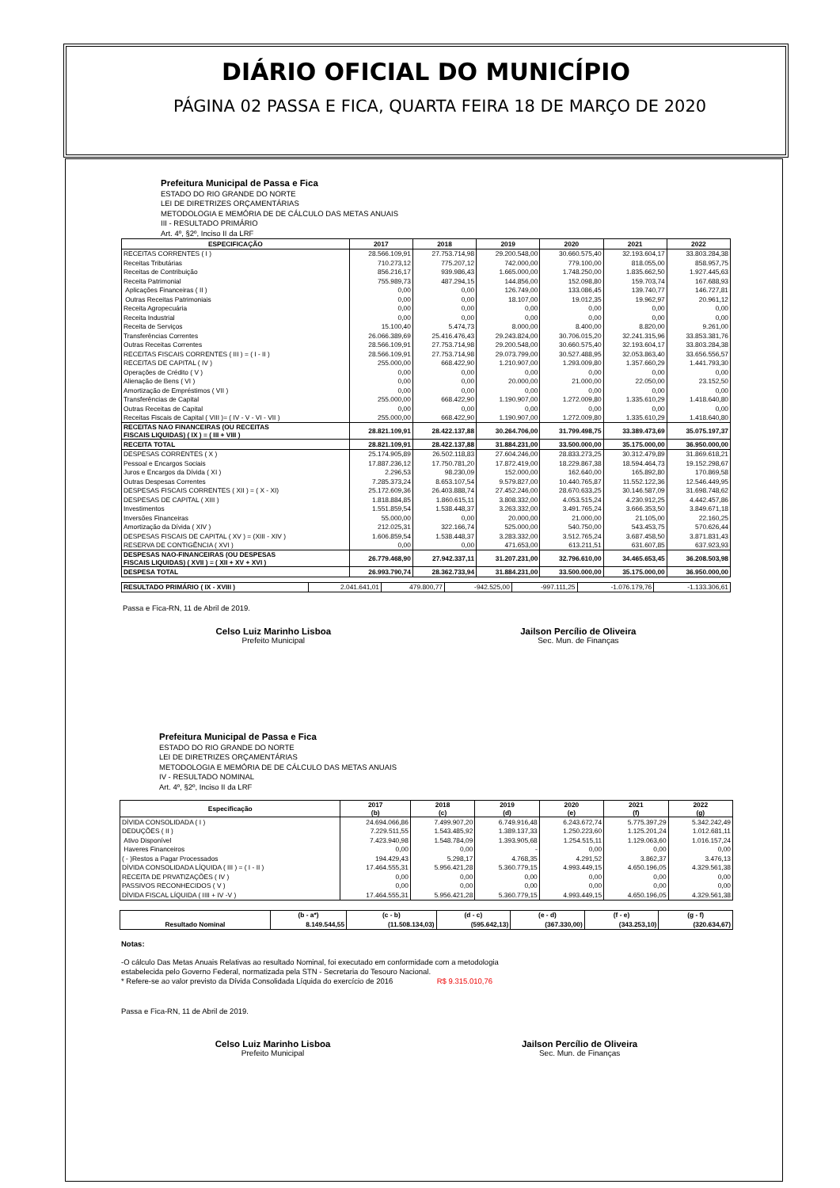DIÁRIO OFICIAL DO MUNICÍPIO
PÁGINA 02 PASSA E FICA, QUARTA FEIRA 18 DE MARÇO DE 2020
Prefeitura Municipal de Passa e Fica
ESTADO DO RIO GRANDE DO NORTE
LEI DE DIRETRIZES ORÇAMENTÁRIAS
METODOLOGIA E MEMÓRIA DE DE CÁLCULO DAS METAS ANUAIS
III - RESULTADO PRIMÁRIO
Art. 4º, §2º, Inciso II da LRF
| ESPECIFICAÇÃO | 2017 | 2018 | 2019 | 2020 | 2021 | 2022 |
| --- | --- | --- | --- | --- | --- | --- |
| RECEITAS CORRENTES ( I ) | 28.566.109,91 | 27.753.714,98 | 29.200.548,00 | 30.660.575,40 | 32.193.604,17 | 33.803.284,38 |
| Receitas Tributárias | 710.273,12 | 775.207,12 | 742.000,00 | 779.100,00 | 818.055,00 | 858.957,75 |
| Receitas de Contribuição | 856.216,17 | 939.986,43 | 1.665.000,00 | 1.748.250,00 | 1.835.662,50 | 1.927.445,63 |
| Receita Patrimonial | 755.989,73 | 487.294,15 | 144.856,00 | 152.098,80 | 159.703,74 | 167.688,93 |
| Aplicações Financeiras ( II ) | 0,00 | 0,00 | 126.749,00 | 133.086,45 | 139.740,77 | 146.727,81 |
| Outras Receitas Patrimoniais | 0,00 | 0,00 | 18.107,00 | 19.012,35 | 19.962,97 | 20.961,12 |
| Receita Agropecuária | 0,00 | 0,00 | 0,00 | 0,00 | 0,00 | 0,00 |
| Receita Industrial | 0,00 | 0,00 | 0,00 | 0,00 | 0,00 | 0,00 |
| Receita de Serviços | 15.100,40 | 5.474,73 | 8.000,00 | 8.400,00 | 8.820,00 | 9.261,00 |
| Transferências Correntes | 26.066.389,69 | 25.416.476,43 | 29.243.824,00 | 30.706.015,20 | 32.241.315,96 | 33.853.381,76 |
| Outras Receitas Correntes | 28.566.109,91 | 27.753.714,98 | 29.200.548,00 | 30.660.575,40 | 32.193.604,17 | 33.803.284,38 |
| RECEITAS FISCAIS CORRENTES ( III ) = ( I - II ) | 28.566.109,91 | 27.753.714,98 | 29.073.799,00 | 30.527.488,95 | 32.053.863,40 | 33.656.556,57 |
| RECEITAS DE CAPITAL ( IV ) | 255.000,00 | 668.422,90 | 1.210.907,00 | 1.293.009,80 | 1.357.660,29 | 1.441.793,30 |
| Operações de Crédito ( V ) | 0,00 | 0,00 | 0,00 | 0,00 | 0,00 | 0,00 |
| Alienação de Bens ( VI ) | 0,00 | 0,00 | 20.000,00 | 21.000,00 | 22.050,00 | 23.152,50 |
| Amortização de Empréstimos ( VII ) | 0,00 | 0,00 | 0,00 | 0,00 | 0,00 | 0,00 |
| Transferências de Capital | 255.000,00 | 668.422,90 | 1.190.907,00 | 1.272.009,80 | 1.335.610,29 | 1.418.640,80 |
| Outras Receitas de Capital | 0,00 | 0,00 | 0,00 | 0,00 | 0,00 | 0,00 |
| Receitas Fiscais de Capital ( VIII )= ( IV - V - VI - VII ) | 255.000,00 | 668.422,90 | 1.190.907,00 | 1.272.009,80 | 1.335.610,29 | 1.418.640,80 |
| RECEITAS NAO FINANCEIRAS (OU RECEITAS FISCAIS LIQUIDAS) ( IX ) = ( III + VIII ) | 28.821.109,91 | 28.422.137,88 | 30.264.706,00 | 31.799.498,75 | 33.389.473,69 | 35.075.197,37 |
| RECEITA TOTAL | 28.821.109,91 | 28.422.137,88 | 31.884.231,00 | 33.500.000,00 | 35.175.000,00 | 36.950.000,00 |
| DESPESAS CORRENTES ( X ) | 25.174.905,89 | 26.502.118,83 | 27.604.246,00 | 28.833.273,25 | 30.312.479,89 | 31.869.618,21 |
| Pessoal e Encargos Sociais | 17.887.236,12 | 17.750.781,20 | 17.872.419,00 | 18.229.867,38 | 18.594.464,73 | 19.152.298,67 |
| Juros e Encargos da Dívida ( XI ) | 2.296,53 | 98.230,09 | 152.000,00 | 162.640,00 | 165.892,80 | 170.869,58 |
| Outras Despesas Correntes | 7.285.373,24 | 8.653.107,54 | 9.579.827,00 | 10.440.765,87 | 11.552.122,36 | 12.546.449,95 |
| DESPESAS FISCAIS CORRENTES ( XII ) = ( X - XI) | 25.172.609,36 | 26.403.888,74 | 27.452.246,00 | 28.670.633,25 | 30.146.587,09 | 31.698.748,62 |
| DESPESAS DE CAPITAL ( XIII ) | 1.818.884,85 | 1.860.615,11 | 3.808.332,00 | 4.053.515,24 | 4.230.912,25 | 4.442.457,86 |
| Investimentos | 1.551.859,54 | 1.538.448,37 | 3.263.332,00 | 3.491.765,24 | 3.666.353,50 | 3.849.671,18 |
| Inversões Financeiras | 55.000,00 | 0,00 | 20.000,00 | 21.000,00 | 21.105,00 | 22.160,25 |
| Amortização da Dívida ( XIV ) | 212.025,31 | 322.166,74 | 525.000,00 | 540.750,00 | 543.453,75 | 570.626,44 |
| DESPESAS FISCAIS DE CAPITAL ( XV ) = (XIII - XIV ) | 1.606.859,54 | 1.538.448,37 | 3.283.332,00 | 3.512.765,24 | 3.687.458,50 | 3.871.831,43 |
| RESERVA DE CONTIGÊNCIA ( XVI ) | 0,00 | 0,00 | 471.653,00 | 613.211,51 | 631.607,85 | 637.923,93 |
| DESPESAS NAO-FINANCEIRAS (OU DESPESAS FISCAIS LIQUIDAS) ( XVII ) = ( XII + XV + XVI ) | 26.779.468,90 | 27.942.337,11 | 31.207.231,00 | 32.796.610,00 | 34.465.653,45 | 36.208.503,98 |
| DESPESA TOTAL | 26.993.790,74 | 28.362.733,94 | 31.884.231,00 | 33.500.000,00 | 35.175.000,00 | 36.950.000,00 |
| RESULTADO PRIMÁRIO ( IX - XVIII ) | 2.041.641,01 | 479.800,77 | -942.525,00 | -997.111,25 | -1.076.179,76 | -1.133.306,61 |
Passa e Fica-RN, 11 de Abril de 2019.
Celso Luiz Marinho Lisboa
Prefeito Municipal
Jailson Percílio de Oliveira
Sec. Mun. de Finanças
Prefeitura Municipal de Passa e Fica
ESTADO DO RIO GRANDE DO NORTE
LEI DE DIRETRIZES ORÇAMENTÁRIAS
METODOLOGIA E MEMÓRIA DE DE CÁLCULO DAS METAS ANUAIS
IV - RESULTADO NOMINAL
Art. 4º, §2º, Inciso II da LRF
| Especificação | 2017 (b) | 2018 (c) | 2019 (d) | 2020 (e) | 2021 (f) | 2022 (g) |
| --- | --- | --- | --- | --- | --- | --- |
| DÍVIDA CONSOLIDADA ( I ) | 24.694.066,86 | 7.499.907,20 | 6.749.916,48 | 6.243.672,74 | 5.775.397,29 | 5.342.242,49 |
| DEDUÇÕES ( II ) | 7.229.511,55 | 1.543.485,92 | 1.389.137,33 | 1.250.223,60 | 1.125.201,24 | 1.012.681,11 |
| Ativo Disponível | 7.423.940,98 | 1.548.784,09 | 1.393.905,68 | 1.254.515,11 | 1.129.063,60 | 1.016.157,24 |
| Haveres Financeiros | 0,00 | 0,00 | - | 0,00 | 0,00 | 0,00 |
| ( - )Restos a Pagar Processados | 194.429,43 | 5.298,17 | 4.768,35 | 4.291,52 | 3.862,37 | 3.476,13 |
| DÍVIDA CONSOLIDADA LÍQUIDA ( III ) = ( I - II ) | 17.464.555,31 | 5.956.421,28 | 5.360.779,15 | 4.993.449,15 | 4.650.196,05 | 4.329.561,38 |
| RECEITA DE PRVATIZAÇÕES ( IV ) | 0,00 | 0,00 | 0,00 | 0,00 | 0,00 | 0,00 |
| PASSIVOS RECONHECIDOS ( V ) | 0,00 | 0,00 | 0,00 | 0,00 | 0,00 | 0,00 |
| DÌVIDA FISCAL LÍQUIDA ( IIII + IV -V ) | 17.464.555,31 | 5.956.421,28 | 5.360.779,15 | 4.993.449,15 | 4.650.196,05 | 4.329.561,38 |
| | (b - a*) | (c - b) | (d - c) | (e - d) | (f - e) | (g - f) |
| Resultado Nominal | 8.149.544,55 | (11.508.134,03) | (595.642,13) | (367.330,00) | (343.253,10) | (320.634,67) |
Notas:
-O cálculo Das Metas Anuais Relativas ao resultado Nominal, foi executado em conformidade com a metodologia
estabelecida pelo Governo Federal, normatizada pela STN - Secretaria do Tesouro Nacional.
* Refere-se ao valor previsto da Dívida Consolidada Líquida do exercício de 2016 R$ 9.315.010,76
Passa e Fica-RN, 11 de Abril de 2019.
Celso Luiz Marinho Lisboa
Prefeito Municipal
Jailson Percílio de Oliveira
Sec. Mun. de Finanças